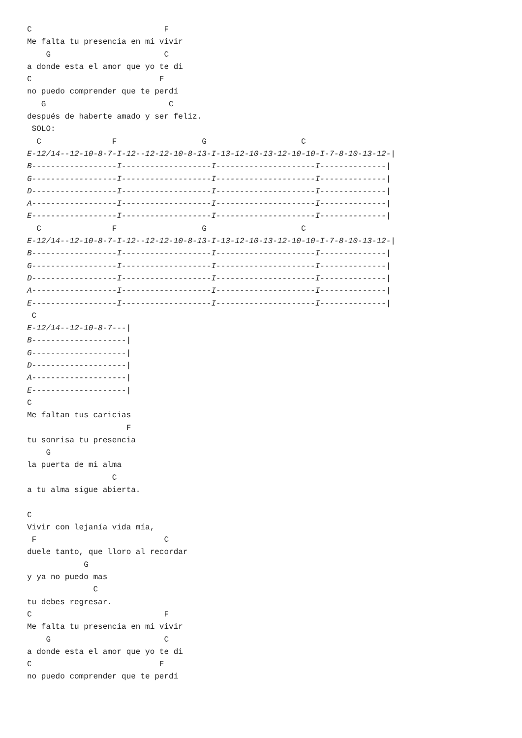C                            F
Me falta tu presencia en mi vivir
    G                        C
a donde esta el amor que yo te di
C                           F
no puedo comprender que te perdí
   G                          C
después de haberte amado y ser feliz.
 SOLO:
  C               F                  G                    C
E-12/14--12-10-8-7-I-12--12-12-10-8-13-I-13-12-10-13-12-10-10-I-7-8-10-13-12-|
B------------------I-------------------I---------------------I--------------|
G------------------I-------------------I---------------------I--------------|
D------------------I-------------------I---------------------I--------------|
A------------------I-------------------I---------------------I--------------|
E------------------I-------------------I---------------------I--------------|
  C               F                  G                    C
E-12/14--12-10-8-7-I-12--12-12-10-8-13-I-13-12-10-13-12-10-10-I-7-8-10-13-12-|
B------------------I-------------------I---------------------I--------------|
G------------------I-------------------I---------------------I--------------|
D------------------I-------------------I---------------------I--------------|
A------------------I-------------------I---------------------I--------------|
E------------------I-------------------I---------------------I--------------|
 C
E-12/14--12-10-8-7---|
B--------------------|
G--------------------|
D--------------------|
A--------------------|
E--------------------|
C
Me faltan tus caricias
                     F
tu sonrisa tu presencia
    G
la puerta de mi alma
                  C
a tu alma sigue abierta.

C
Vivir con lejanía vida mía,
 F                           C
duele tanto, que lloro al recordar
            G
y ya no puedo mas
              C
tu debes regresar.
C                            F
Me falta tu presencia en mi vivir
    G                        C
a donde esta el amor que yo te di
C                           F
no puedo comprender que te perdí